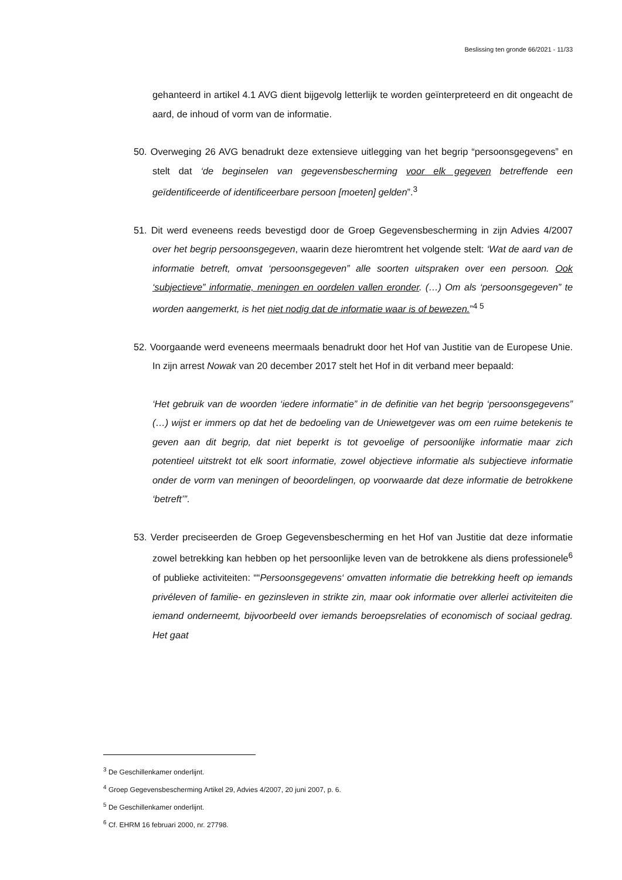Beslissing ten gronde 66/2021 - 11/33
gehanteerd in artikel 4.1 AVG dient bijgevolg letterlijk te worden geïnterpreteerd en dit ongeacht de aard, de inhoud of vorm van de informatie.
50. Overweging 26 AVG benadrukt deze extensieve uitlegging van het begrip “persoonsgegevens” en stelt dat ‘de beginselen van gegevensbescherming voor elk gegeven betreffende een geïdentificeerde of identificeerbare persoon [moeten] gelden”.<sup>3</sup>
51. Dit werd eveneens reeds bevestigd door de Groep Gegevensbescherming in zijn Advies 4/2007 over het begrip persoonsgegeven, waarin deze hieromtrent het volgende stelt: ‘Wat de aard van de informatie betreft, omvat ‘persoonsgegeven” alle soorten uitspraken over een persoon. Ook ‘subjectieve” informatie, meningen en oordelen vallen eronder. (…) Om als ‘persoonsgegeven” te worden aangemerkt, is het niet nodig dat de informatie waar is of bewezen.”<sup>4 5</sup>
52. Voorgaande werd eveneens meermaals benadrukt door het Hof van Justitie van de Europese Unie. In zijn arrest Nowak van 20 december 2017 stelt het Hof in dit verband meer bepaald:
‘Het gebruik van de woorden ‘iedere informatie” in de definitie van het begrip ‘persoonsgegevens” (…) wijst er immers op dat het de bedoeling van de Uniewetgever was om een ruime betekenis te geven aan dit begrip, dat niet beperkt is tot gevoelige of persoonlijke informatie maar zich potentieel uitstrekt tot elk soort informatie, zowel objectieve informatie als subjectieve informatie onder de vorm van meningen of beoordelingen, op voorwaarde dat deze informatie de betrokkene ‘betreft’”.
53. Verder preciseerden de Groep Gegevensbescherming en het Hof van Justitie dat deze informatie zowel betrekking kan hebben op het persoonlijke leven van de betrokkene als diens professionele<sup>6</sup> of publieke activiteiten: ““Persoonsgegevens‘ omvatten informatie die betrekking heeft op iemands privéleven of familie- en gezinsleven in strikte zin, maar ook informatie over allerlei activiteiten die iemand onderneemt, bijvoorbeeld over iemands beroepsrelaties of economisch of sociaal gedrag. Het gaat
<sup>3</sup> De Geschillenkamer onderlijnt.
<sup>4</sup> Groep Gegevensbescherming Artikel 29, Advies 4/2007, 20 juni 2007, p. 6.
<sup>5</sup> De Geschillenkamer onderlijnt.
<sup>6</sup> Cf. EHRM 16 februari 2000, nr. 27798.